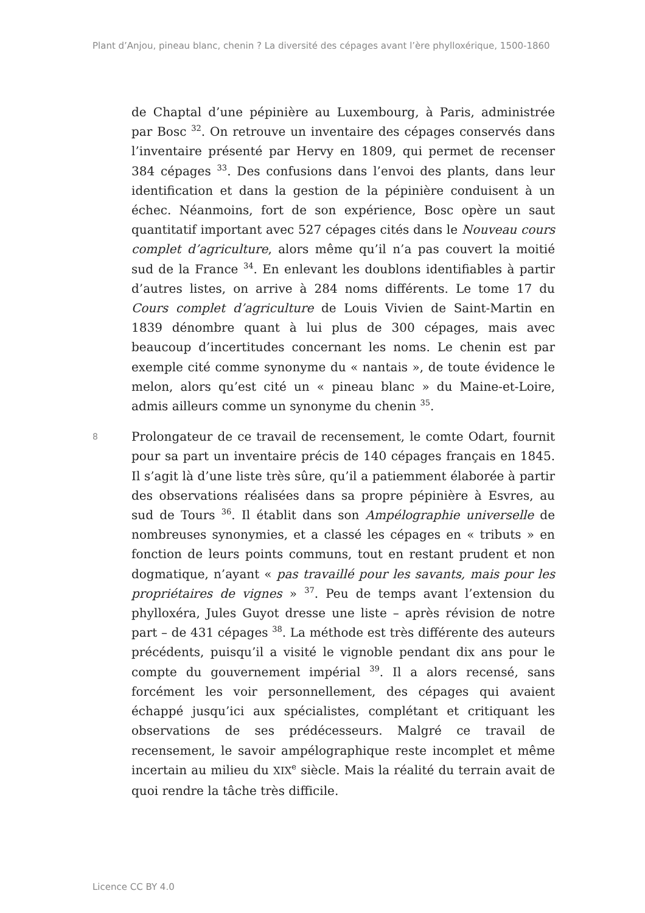Plant d’Anjou, pineau blanc, chenin ? La diversité des cépages avant l’ère phylloxérique, 1500-1860
de Chaptal d’une pépinière au Luxembourg, à Paris, administrée par Bosc <sup>32</sup>. On retrouve un inventaire des cépages conservés dans l’inventaire présenté par Hervy en 1809, qui permet de recenser 384 cépages <sup>33</sup>. Des confusions dans l’envoi des plants, dans leur identification et dans la gestion de la pépinière conduisent à un échec. Néanmoins, fort de son expérience, Bosc opère un saut quantitatif important avec 527 cépages cités dans le Nouveau cours complet d’agriculture, alors même qu’il n’a pas couvert la moitié sud de la France <sup>34</sup>. En enlevant les doublons identifiables à partir d’autres listes, on arrive à 284 noms différents. Le tome 17 du Cours complet d’agriculture de Louis Vivien de Saint-Martin en 1839 dénombre quant à lui plus de 300 cépages, mais avec beaucoup d’incertitudes concernant les noms. Le chenin est par exemple cité comme synonyme du « nantais », de toute évidence le melon, alors qu’est cité un « pineau blanc » du Maine-et-Loire, admis ailleurs comme un synonyme du chenin <sup>35</sup>.
8 Prolongateur de ce travail de recensement, le comte Odart, fournit pour sa part un inventaire précis de 140 cépages français en 1845. Il s’agit là d’une liste très sûre, qu’il a patiemment élaborée à partir des observations réalisées dans sa propre pépinière à Esvres, au sud de Tours <sup>36</sup>. Il établit dans son Ampélographie universelle de nombreuses synonymies, et a classé les cépages en « tributs » en fonction de leurs points communs, tout en restant prudent et non dogmatique, n’ayant « pas travaillé pour les savants, mais pour les propriétaires de vignes » <sup>37</sup>. Peu de temps avant l’extension du phylloxéra, Jules Guyot dresse une liste – après révision de notre part – de 431 cépages <sup>38</sup>. La méthode est très différente des auteurs précédents, puisqu’il a visité le vignoble pendant dix ans pour le compte du gouvernement impérial <sup>39</sup>. Il a alors recensé, sans forcément les voir personnellement, des cépages qui avaient échappé jusqu’ici aux spécialistes, complétant et critiquant les observations de ses prédécesseurs. Malgré ce travail de recensement, le savoir ampélographique reste incomplet et même incertain au milieu du XIX<sup>e</sup> siècle. Mais la réalité du terrain avait de quoi rendre la tâche très difficile.
Licence CC BY 4.0